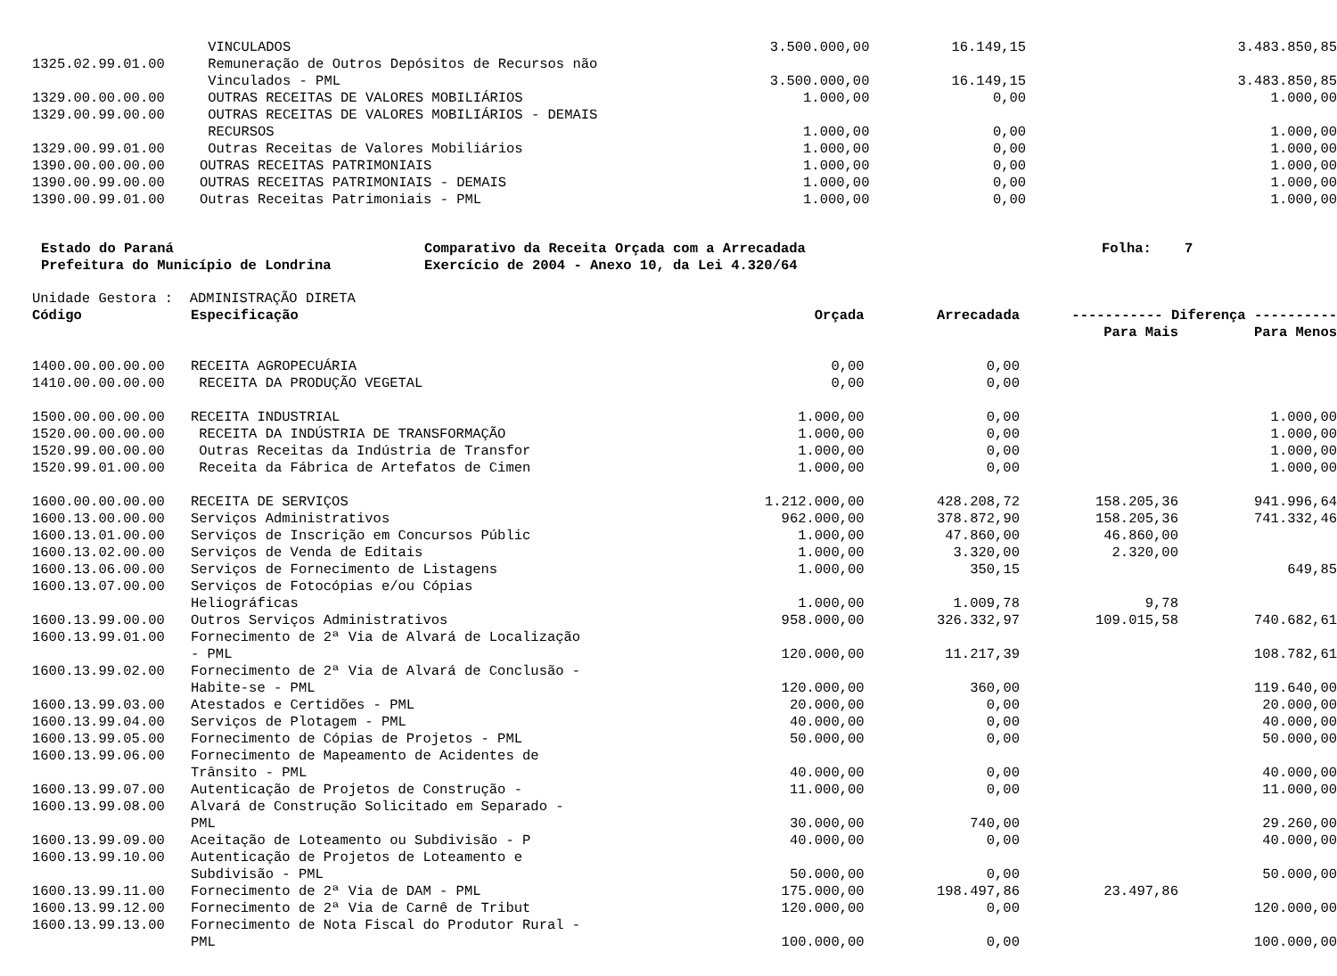| | VINCULADOS | 3.500.000,00 | 16.149,15 | | 3.483.850,85 |
| 1325.02.99.01.00 | Remuneração de Outros Depósitos de Recursos não | | | | |
| | Vinculados - PML | 3.500.000,00 | 16.149,15 | | 3.483.850,85 |
| 1329.00.00.00.00 | OUTRAS RECEITAS DE VALORES MOBILIÁRIOS | 1.000,00 | 0,00 | | 1.000,00 |
| 1329.00.99.00.00 | OUTRAS RECEITAS DE VALORES MOBILIÁRIOS - DEMAIS | | | | |
| | RECURSOS | 1.000,00 | 0,00 | | 1.000,00 |
| 1329.00.99.01.00 | Outras Receitas de Valores Mobiliários | 1.000,00 | 0,00 | | 1.000,00 |
| 1390.00.00.00.00 | OUTRAS RECEITAS PATRIMONIAIS | 1.000,00 | 0,00 | | 1.000,00 |
| 1390.00.99.00.00 | OUTRAS RECEITAS PATRIMONIAIS - DEMAIS | 1.000,00 | 0,00 | | 1.000,00 |
| 1390.00.99.01.00 | Outras Receitas Patrimoniais - PML | 1.000,00 | 0,00 | | 1.000,00 |
Estado do Paraná
Prefeitura do Município de Londrina
Comparativo da Receita Orçada com a Arrecadada
Exercício de 2004 - Anexo 10, da Lei 4.320/64
Folha: 7
Unidade Gestora : ADMINISTRAÇÃO DIRETA
| Código | Especificação | Orçada | Arrecadada | ----------- Diferença ---------- | |
| --- | --- | --- | --- | --- | --- |
| | | | | Para Mais | Para Menos |
| 1400.00.00.00.00 | RECEITA AGROPECUÁRIA | 0,00 | 0,00 | | |
| 1410.00.00.00.00 | RECEITA DA PRODUÇÃO VEGETAL | 0,00 | 0,00 | | |
| 1500.00.00.00.00 | RECEITA INDUSTRIAL | 1.000,00 | 0,00 | | 1.000,00 |
| 1520.00.00.00.00 | RECEITA DA INDÚSTRIA DE TRANSFORMAÇÃO | 1.000,00 | 0,00 | | 1.000,00 |
| 1520.99.00.00.00 | Outras Receitas da Indústria de Transfor | 1.000,00 | 0,00 | | 1.000,00 |
| 1520.99.01.00.00 | Receita da Fábrica de Artefatos de Cimen | 1.000,00 | 0,00 | | 1.000,00 |
| 1600.00.00.00.00 | RECEITA DE SERVIÇOS | 1.212.000,00 | 428.208,72 | 158.205,36 | 941.996,64 |
| 1600.13.00.00.00 | Serviços Administrativos | 962.000,00 | 378.872,90 | 158.205,36 | 741.332,46 |
| 1600.13.01.00.00 | Serviços de Inscrição em Concursos Públic | 1.000,00 | 47.860,00 | 46.860,00 | |
| 1600.13.02.00.00 | Serviços de Venda de Editais | 1.000,00 | 3.320,00 | 2.320,00 | |
| 1600.13.06.00.00 | Serviços de Fornecimento de Listagens | 1.000,00 | 350,15 | | 649,85 |
| 1600.13.07.00.00 | Serviços de Fotocópias e/ou Cópias | | | | |
| | Heliográficas | 1.000,00 | 1.009,78 | 9,78 | |
| 1600.13.99.00.00 | Outros Serviços Administrativos | 958.000,00 | 326.332,97 | 109.015,58 | 740.682,61 |
| 1600.13.99.01.00 | Fornecimento de 2ª Via de Alvará de Localização | | | | |
| | - PML | 120.000,00 | 11.217,39 | | 108.782,61 |
| 1600.13.99.02.00 | Fornecimento de 2ª Via de Alvará de Conclusão - | | | | |
| | Habite-se - PML | 120.000,00 | 360,00 | | 119.640,00 |
| 1600.13.99.03.00 | Atestados e Certidões - PML | 20.000,00 | 0,00 | | 20.000,00 |
| 1600.13.99.04.00 | Serviços de Plotagem - PML | 40.000,00 | 0,00 | | 40.000,00 |
| 1600.13.99.05.00 | Fornecimento de Cópias de Projetos - PML | 50.000,00 | 0,00 | | 50.000,00 |
| 1600.13.99.06.00 | Fornecimento de Mapeamento de Acidentes de | | | | |
| | Trânsito - PML | 40.000,00 | 0,00 | | 40.000,00 |
| 1600.13.99.07.00 | Autenticação de Projetos de Construção - | 11.000,00 | 0,00 | | 11.000,00 |
| 1600.13.99.08.00 | Alvará de Construção Solicitado em Separado - | | | | |
| | PML | 30.000,00 | 740,00 | | 29.260,00 |
| 1600.13.99.09.00 | Aceitação de Loteamento ou Subdivisão - P | 40.000,00 | 0,00 | | 40.000,00 |
| 1600.13.99.10.00 | Autenticação de Projetos de Loteamento e | | | | |
| | Subdivisão - PML | 50.000,00 | 0,00 | | 50.000,00 |
| 1600.13.99.11.00 | Fornecimento de 2ª Via de DAM - PML | 175.000,00 | 198.497,86 | 23.497,86 | |
| 1600.13.99.12.00 | Fornecimento de 2ª Via de Carnê de Tribut | 120.000,00 | 0,00 | | 120.000,00 |
| 1600.13.99.13.00 | Fornecimento de Nota Fiscal do Produtor Rural - | | | | |
| | PML | 100.000,00 | 0,00 | | 100.000,00 |